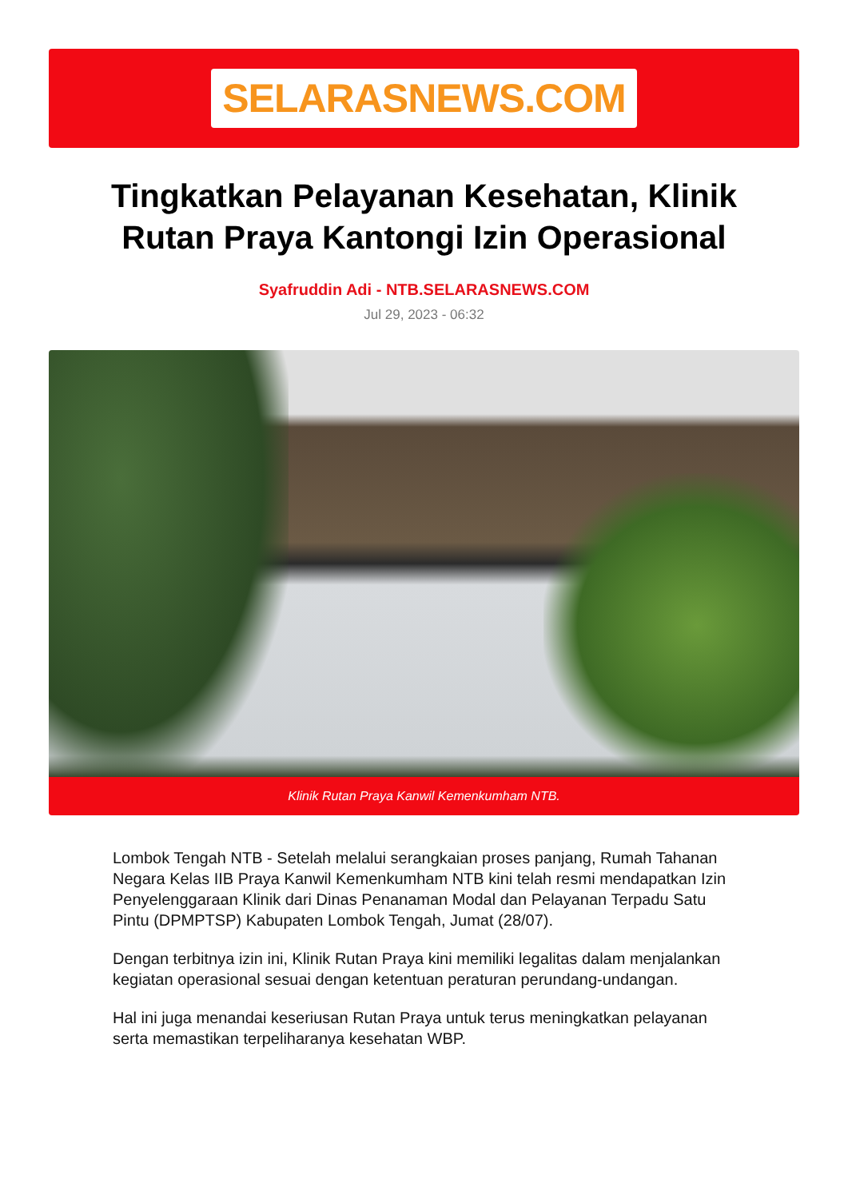SELARASNEWS.COM
Tingkatkan Pelayanan Kesehatan, Klinik Rutan Praya Kantongi Izin Operasional
Syafruddin Adi - NTB.SELARASNEWS.COM
Jul 29, 2023 - 06:32
Klinik Rutan Praya Kanwil Kemenkumham NTB.
Lombok Tengah NTB - Setelah melalui serangkaian proses panjang, Rumah Tahanan Negara Kelas IIB Praya Kanwil Kemenkumham NTB kini telah resmi mendapatkan Izin Penyelenggaraan Klinik dari Dinas Penanaman Modal dan Pelayanan Terpadu Satu Pintu (DPMPTSP) Kabupaten Lombok Tengah, Jumat (28/07).
Dengan terbitnya izin ini, Klinik Rutan Praya kini memiliki legalitas dalam menjalankan kegiatan operasional sesuai dengan ketentuan peraturan perundang-undangan.
Hal ini juga menandai keseriusan Rutan Praya untuk terus meningkatkan pelayanan serta memastikan terpeliharanya kesehatan WBP.